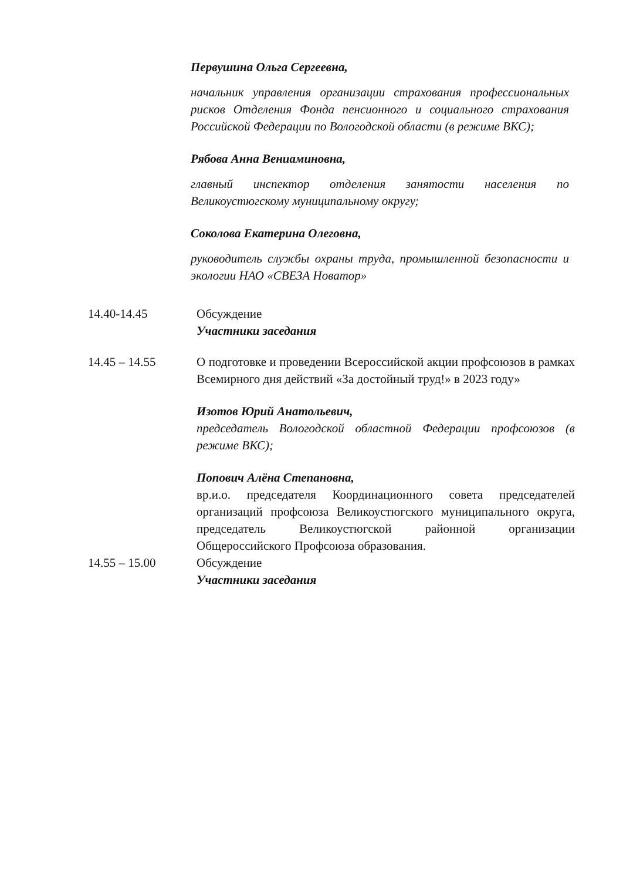Первушина Ольга Сергеевна,
начальник управления организации страхования профессиональных рисков Отделения Фонда пенсионного и социального страхования Российской Федерации по Вологодской области (в режиме ВКС);
Рябова Анна Вениаминовна,
главный инспектор отделения занятости населения по Великоустюгскому муниципальному округу;
Соколова Екатерина Олеговна,
руководитель службы охраны труда, промышленной безопасности и экологии НАО «СВЕЗА Новатор»
14.40-14.45 Обсуждение
Участники заседания
14.45 – 14.55 О подготовке и проведении Всероссийской акции профсоюзов в рамках Всемирного дня действий «За достойный труд!» в 2023 году»
Изотов Юрий Анатольевич,
председатель Вологодской областной Федерации профсоюзов (в режиме ВКС);
Попович Алёна Степановна,
вр.и.о. председателя Координационного совета председателей организаций профсоюза Великоустюгского муниципального округа, председатель Великоустюгской районной организации Общероссийского Профсоюза образования.
14.55 – 15.00 Обсуждение
Участники заседания